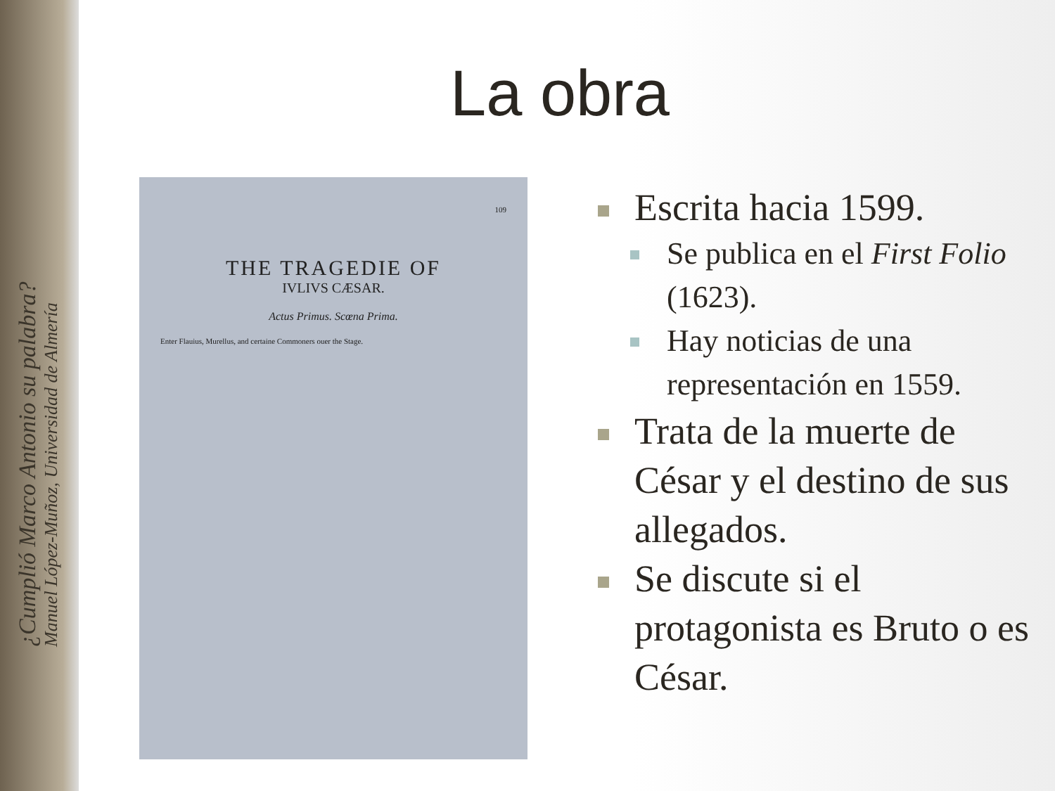¿Cumplió Marco Antonio su palabra?
Manuel López-Muñoz, Universidad de Almería
La obra
109
THE TRAGEDIE OF
IVLIVS CÆSAR.
Actus Primus. Scœna Prima.
Enter Flauius, Murellus, and certaine Commoners ouer the Stage.
Escrita hacia 1599.
Se publica en el First Folio (1623).
Hay noticias de una representación en 1559.
Trata de la muerte de César y el destino de sus allegados.
Se discute si el protagonista es Bruto o es César.